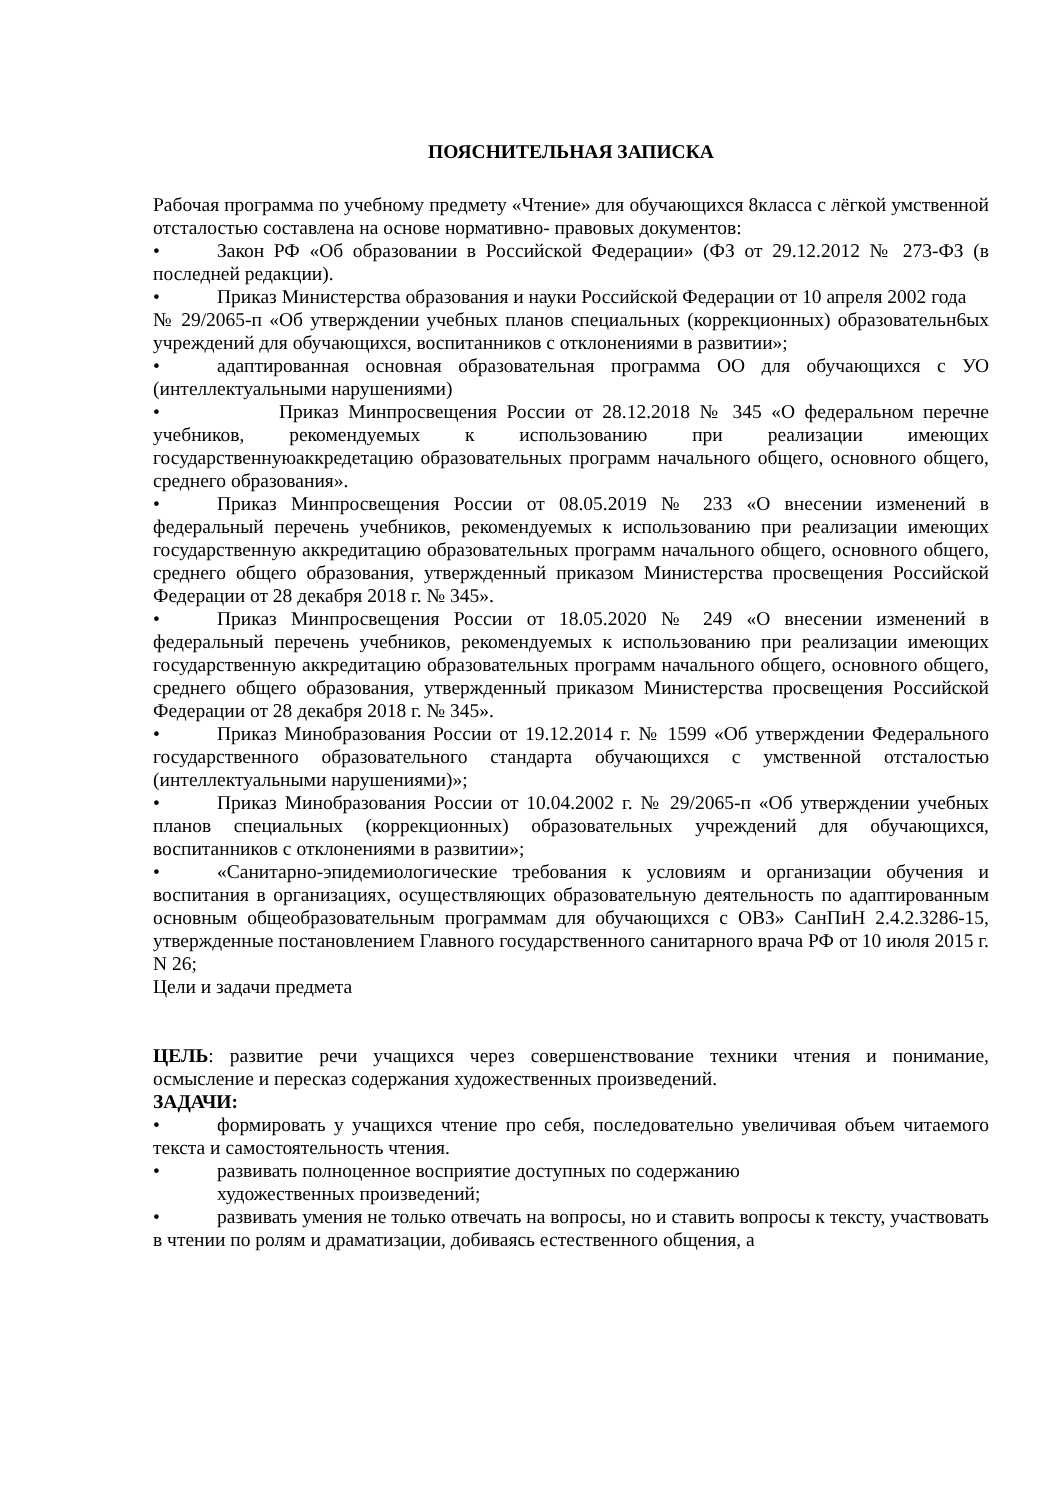ПОЯСНИТЕЛЬНАЯ ЗАПИСКА
Рабочая программа по учебному предмету «Чтение» для обучающихся 8класса с лёгкой умственной отсталостью составлена на основе нормативно- правовых документов:
• Закон РФ «Об образовании в Российской Федерации» (ФЗ от 29.12.2012 № 273-ФЗ (в последней редакции).
• Приказ Министерства образования и науки Российской Федерации от 10 апреля 2002 года
№ 29/2065-п «Об утверждении учебных планов специальных (коррекционных) образовательн6ых учреждений для обучающихся, воспитанников с отклонениями в развитии»;
• адаптированная основная образовательная программа ОО для обучающихся с УО (интеллектуальными нарушениями)
• Приказ Минпросвещения России от 28.12.2018 № 345 «О федеральном перечне учебников, рекомендуемых к использованию при реализации имеющих государственнуюаккредетацию образовательных программ начального общего, основного общего, среднего образования».
• Приказ Минпросвещения России от 08.05.2019 № 233 «О внесении изменений в федеральный перечень учебников, рекомендуемых к использованию при реализации имеющих государственную аккредитацию образовательных программ начального общего, основного общего, среднего общего образования, утвержденный приказом Министерства просвещения Российской Федерации от 28 декабря 2018 г. № 345».
• Приказ Минпросвещения России от 18.05.2020 № 249 «О внесении изменений в федеральный перечень учебников, рекомендуемых к использованию при реализации имеющих государственную аккредитацию образовательных программ начального общего, основного общего, среднего общего образования, утвержденный приказом Министерства просвещения Российской Федерации от 28 декабря 2018 г. № 345».
• Приказ Минобразования России от 19.12.2014 г. № 1599 «Об утверждении Федерального государственного образовательного стандарта обучающихся с умственной отсталостью (интеллектуальными нарушениями)»;
• Приказ Минобразования России от 10.04.2002 г. № 29/2065-п «Об утверждении учебных планов специальных (коррекционных) образовательных учреждений для обучающихся, воспитанников с отклонениями в развитии»;
• «Санитарно-эпидемиологические требования к условиям и организации обучения и воспитания в организациях, осуществляющих образовательную деятельность по адаптированным основным общеобразовательным программам для обучающихся с ОВЗ» СанПиН 2.4.2.3286-15, утвержденные постановлением Главного государственного санитарного врача РФ от 10 июля 2015 г. N 26;
Цели и задачи предмета
ЦЕЛЬ: развитие речи учащихся через совершенствование техники чтения и понимание, осмысление и пересказ содержания художественных произведений.
ЗАДАЧИ:
• формировать у учащихся чтение про себя, последовательно увеличивая объем читаемого текста и самостоятельность чтения.
• развивать полноценное восприятие доступных по содержанию
художественных произведений;
• развивать умения не только отвечать на вопросы, но и ставить вопросы к тексту, участвовать в чтении по ролям и драматизации, добиваясь естественного общения, а